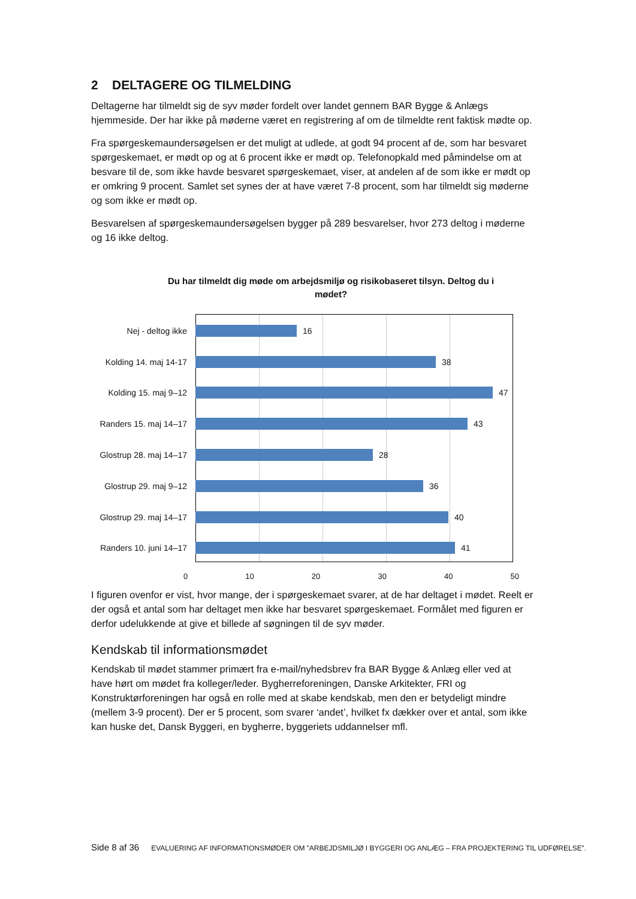2 DELTAGERE OG TILMELDING
Deltagerne har tilmeldt sig de syv møder fordelt over landet gennem BAR Bygge & Anlægs hjemmeside. Der har ikke på møderne været en registrering af om de tilmeldte rent faktisk mødte op.
Fra spørgeskemaundersøgelsen er det muligt at udlede, at godt 94 procent af de, som har besvaret spørgeskemaet, er mødt op og at 6 procent ikke er mødt op. Telefonopkald med påmindelse om at besvare til de, som ikke havde besvaret spørgeskemaet, viser, at andelen af de som ikke er mødt op er omkring 9 procent. Samlet set synes der at have været 7-8 procent, som har tilmeldt sig møderne og som ikke er mødt op.
Besvarelsen af spørgeskemaundersøgelsen bygger på 289 besvarelser, hvor 273 deltog i møderne og 16 ikke deltog.
Du har tilmeldt dig møde om arbejdsmiljø og risikobaseret tilsyn. Deltog du i mødet?
Nej - deltog ikke 16
Kolding 14. maj 14-17
38
Kolding 15. maj 9–12
47
Randers 15. maj 14–17
43
Glostrup 28. maj 14–17
28
Glostrup 29. maj 9–12
36
Glostrup 29. maj 14–17
40
Randers 10. juni 14–17
41
0 10 20 30 40 50
I figuren ovenfor er vist, hvor mange, der i spørgeskemaet svarer, at de har deltaget i mødet. Reelt er der også et antal som har deltaget men ikke har besvaret spørgeskemaet. Formålet med figuren er derfor udelukkende at give et billede af søgningen til de syv møder.
Kendskab til informationsmødet
Kendskab til mødet stammer primært fra e-mail/nyhedsbrev fra BAR Bygge & Anlæg eller ved at have hørt om mødet fra kolleger/leder. Bygherreforeningen, Danske Arkitekter, FRI og Konstruktørforeningen har også en rolle med at skabe kendskab, men den er betydeligt mindre (mellem 3-9 procent). Der er 5 procent, som svarer ‘andet’, hvilket fx dækker over et antal, som ikke kan huske det, Dansk Byggeri, en bygherre, byggeriets uddannelser mfl.
Side 8 af 36 EVALUERING AF INFORMATIONSMØDER OM ”ARBEJDSMILJØ I BYGGERI OG ANLÆG – FRA PROJEKTERING TIL UDFØRELSE”.